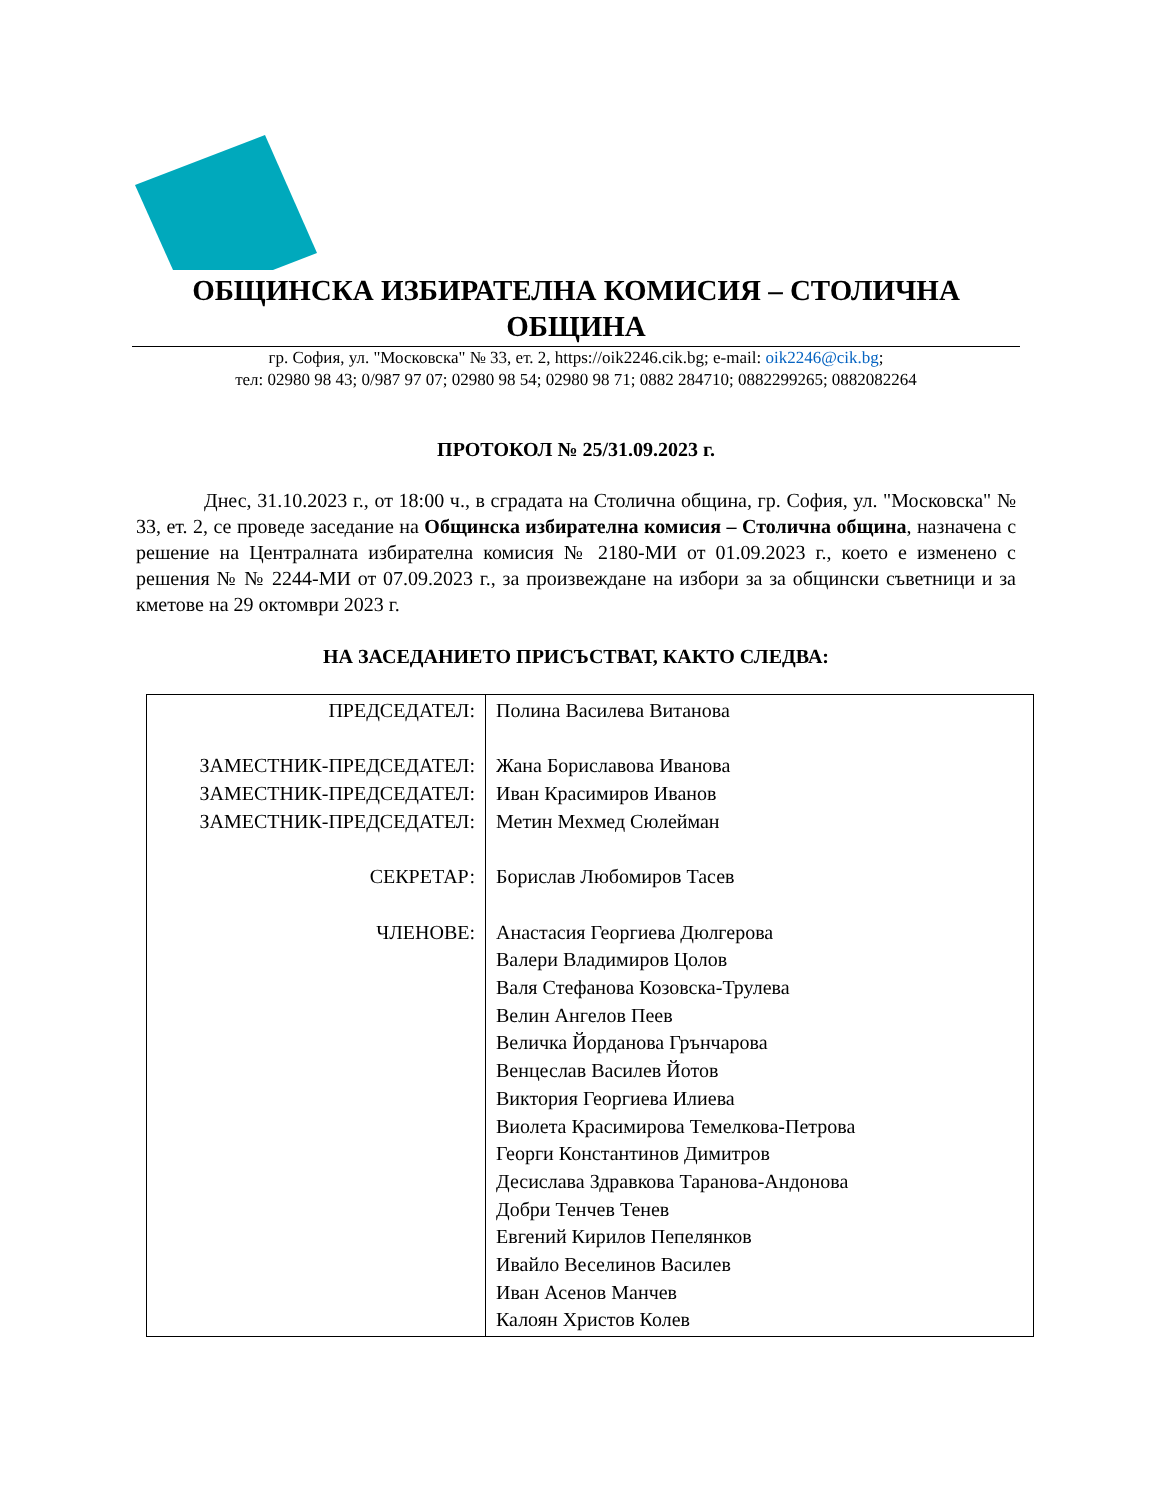ОБЩИНСКА ИЗБИРАТЕЛНА КОМИСИЯ – СТОЛИЧНА ОБЩИНА
гр. София, ул. "Московска" № 33, ет. 2, https://oik2246.cik.bg; e-mail: oik2246@cik.bg;
тел: 02980 98 43; 0/987 97 07; 02980 98 54; 02980 98 71; 0882 284710; 0882299265; 0882082264
ПРОТОКОЛ № 25/31.09.2023 г.
Днес, 31.10.2023 г., от 18:00 ч., в сградата на Столична община, гр. София, ул. "Московска" № 33, ет. 2, се проведе заседание на Общинска избирателна комисия – Столична община, назначена с решение на Централната избирателна комисия № 2180-МИ от 01.09.2023 г., което е изменено с решения № № 2244-МИ от 07.09.2023 г., за произвеждане на избори за за общински съветници и за кметове на 29 октомври 2023 г.
НА ЗАСЕДАНИЕТО ПРИСЪСТВАТ, КАКТО СЛЕДВА:
| ПРЕДСЕДАТЕЛ: ЗАМЕСТНИК-ПРЕДСЕДАТЕЛ: ЗАМЕСТНИК-ПРЕДСЕДАТЕЛ: ЗАМЕСТНИК-ПРЕДСЕДАТЕЛ: СЕКРЕТАР: ЧЛЕНОВЕ: | Полина Василева Витанова Жана Бориславова Иванова Иван Красимиров Иванов Метин Мехмед Сюлейман Борислав Любомиров Тасев Анастасия Георгиева Дюлгерова Валери Владимиров Цолов Валя Стефанова Козовска-Трулева Велин Ангелов Пеев Величка Йорданова Грънчарова Венцеслав Василев Йотов Виктория Георгиева Илиева Виолета Красимирова Темелкова-Петрова Георги Константинов Димитров Десислава Здравкова Таранова-Андонова Добри Тенчев Тенев Евгений Кирилов Пепелянков Ивайло Веселинов Василев Иван Асенов Манчев Калоян Христов Колев |